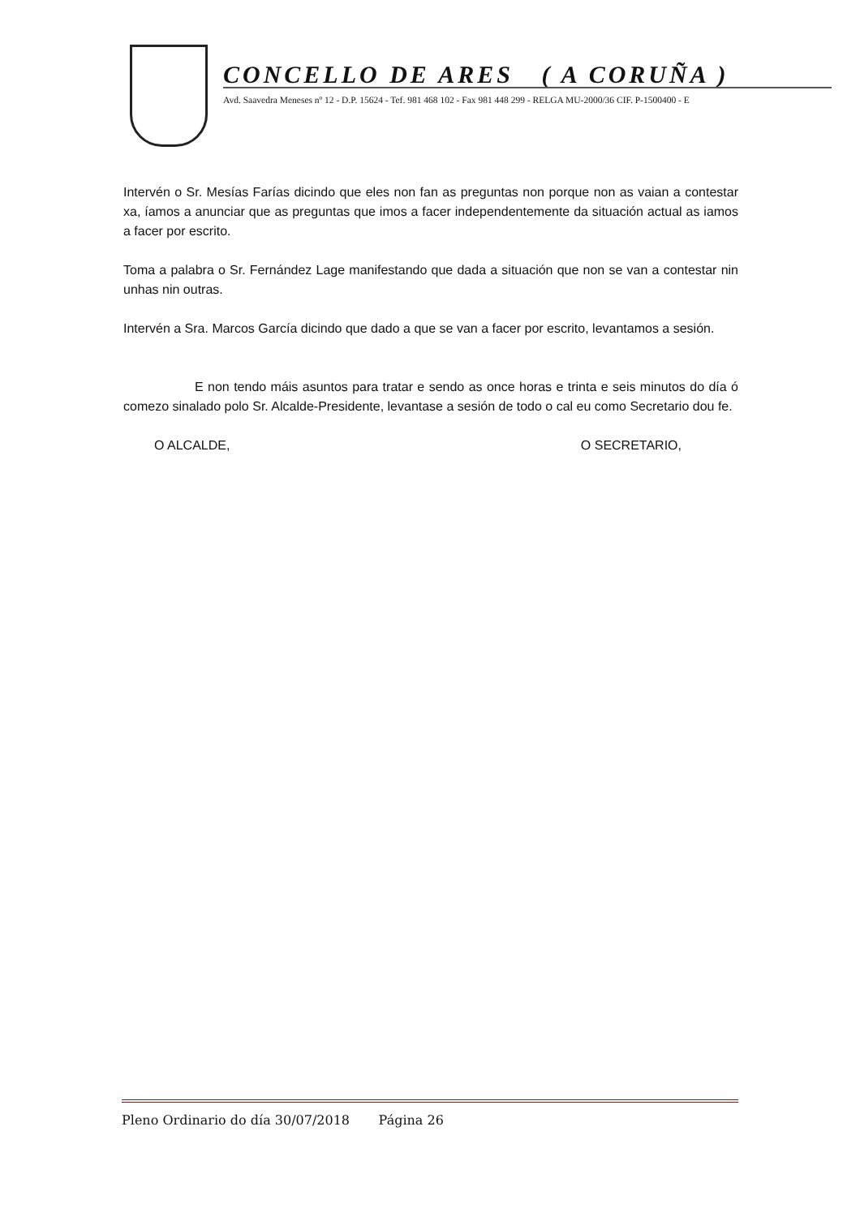CONCELLO DE ARES ( A CORUÑA )
Avd. Saavedra Meneses nº 12 - D.P. 15624 - Tef. 981 468 102 - Fax 981 448 299 - RELGA MU-2000/36 CIF. P-1500400 - E
Intervén o Sr. Mesías Farías dicindo que eles non fan as preguntas non porque non as vaian a contestar xa, íamos a anunciar que as preguntas que imos a facer independentemente da situación actual as iamos a facer por escrito.
Toma a palabra o Sr. Fernández Lage manifestando que dada a situación que non se van a contestar nin unhas nin outras.
Intervén a Sra. Marcos García dicindo que dado a que se van a facer por escrito, levantamos a sesión.
E non tendo máis asuntos para tratar e sendo as once horas e trinta e seis minutos do día ó comezo sinalado polo Sr. Alcalde-Presidente, levantase a sesión de todo o cal eu como Secretario dou fe.
O ALCALDE, O SECRETARIO,
Pleno Ordinario do día 30/07/2018 Página 26